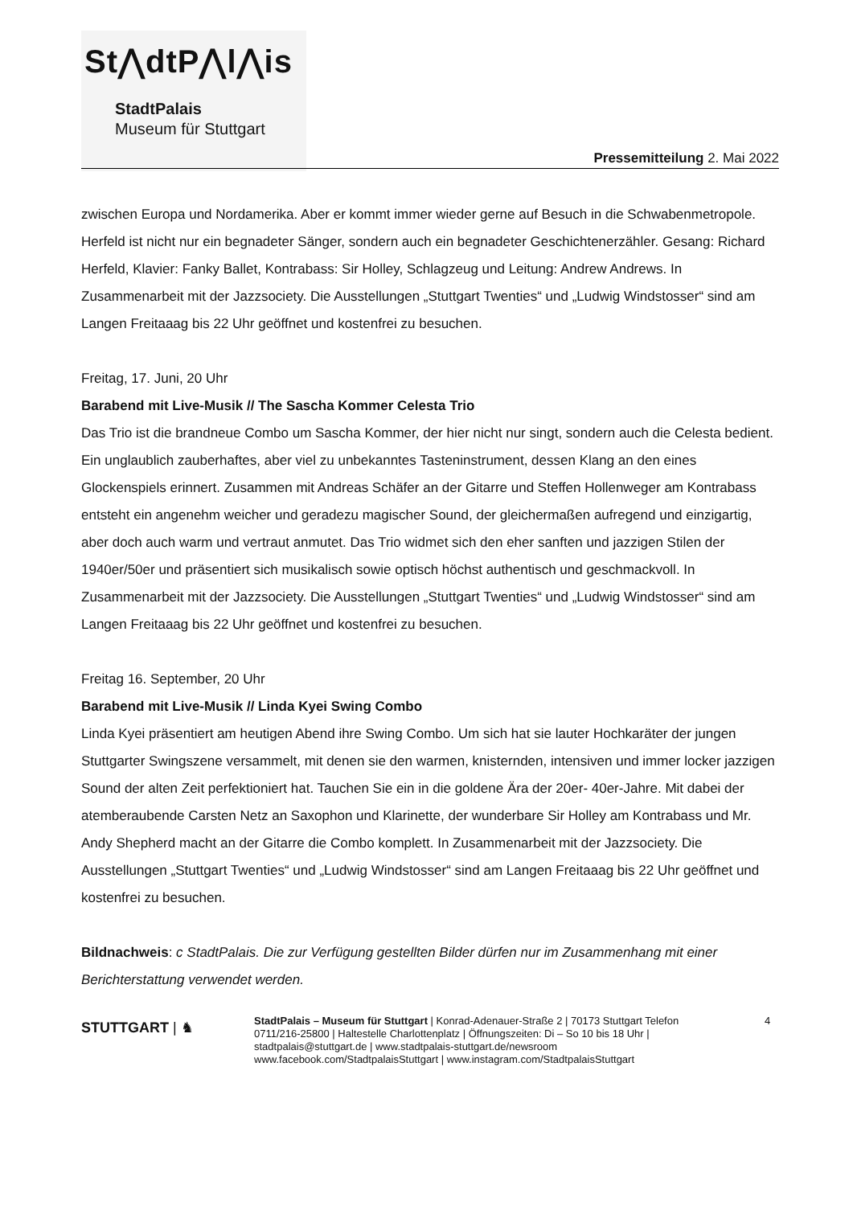St⋀dtP⋀l⋀is
StadtPalais
Museum für Stuttgart
Pressemitteilung 2. Mai 2022
zwischen Europa und Nordamerika. Aber er kommt immer wieder gerne auf Besuch in die Schwabenmetropole. Herfeld ist nicht nur ein begnadeter Sänger, sondern auch ein begnadeter Geschichtenerzähler. Gesang: Richard Herfeld, Klavier: Fanky Ballet, Kontrabass: Sir Holley, Schlagzeug und Leitung: Andrew Andrews. In Zusammenarbeit mit der Jazzsociety. Die Ausstellungen „Stuttgart Twenties“ und „Ludwig Windstosser“ sind am Langen Freitaaag bis 22 Uhr geöffnet und kostenfrei zu besuchen.
Freitag, 17. Juni, 20 Uhr
Barabend mit Live-Musik // The Sascha Kommer Celesta Trio
Das Trio ist die brandneue Combo um Sascha Kommer, der hier nicht nur singt, sondern auch die Celesta bedient. Ein unglaublich zauberhaftes, aber viel zu unbekanntes Tasteninstrument, dessen Klang an den eines Glockenspiels erinnert. Zusammen mit Andreas Schäfer an der Gitarre und Steffen Hollenweger am Kontrabass entsteht ein angenehm weicher und geradezu magischer Sound, der gleichermaßen aufregend und einzigartig, aber doch auch warm und vertraut anmutet. Das Trio widmet sich den eher sanften und jazzigen Stilen der 1940er/50er und präsentiert sich musikalisch sowie optisch höchst authentisch und geschmackvoll. In Zusammenarbeit mit der Jazzsociety. Die Ausstellungen „Stuttgart Twenties“ und „Ludwig Windstosser“ sind am Langen Freitaaag bis 22 Uhr geöffnet und kostenfrei zu besuchen.
Freitag 16. September, 20 Uhr
Barabend mit Live-Musik // Linda Kyei Swing Combo
Linda Kyei präsentiert am heutigen Abend ihre Swing Combo. Um sich hat sie lauter Hochkaräter der jungen Stuttgarter Swingszene versammelt, mit denen sie den warmen, knisternden, intensiven und immer locker jazzigen Sound der alten Zeit perfektioniert hat. Tauchen Sie ein in die goldene Ära der 20er- 40er-Jahre. Mit dabei der atemberaubende Carsten Netz an Saxophon und Klarinette, der wunderbare Sir Holley am Kontrabass und Mr. Andy Shepherd macht an der Gitarre die Combo komplett. In Zusammenarbeit mit der Jazzsociety. Die Ausstellungen „Stuttgart Twenties“ und „Ludwig Windstosser“ sind am Langen Freitaaag bis 22 Uhr geöffnet und kostenfrei zu besuchen.
Bildnachweis: c StadtPalais. Die zur Verfügung gestellten Bilder dürfen nur im Zusammenhang mit einer Berichterstattung verwendet werden.
STUTTGART | ♞
StadtPalais – Museum für Stuttgart | Konrad-Adenauer-Straße 2 | 70173 Stuttgart Telefon 0711/216-25800 | Haltestelle Charlottenplatz | Öffnungszeiten: Di – So 10 bis 18 Uhr | stadtpalais@stuttgart.de | www.stadtpalais-stuttgart.de/newsroom www.facebook.com/StadtpalaisStuttgart | www.instagram.com/StadtpalaisStuttgart
4